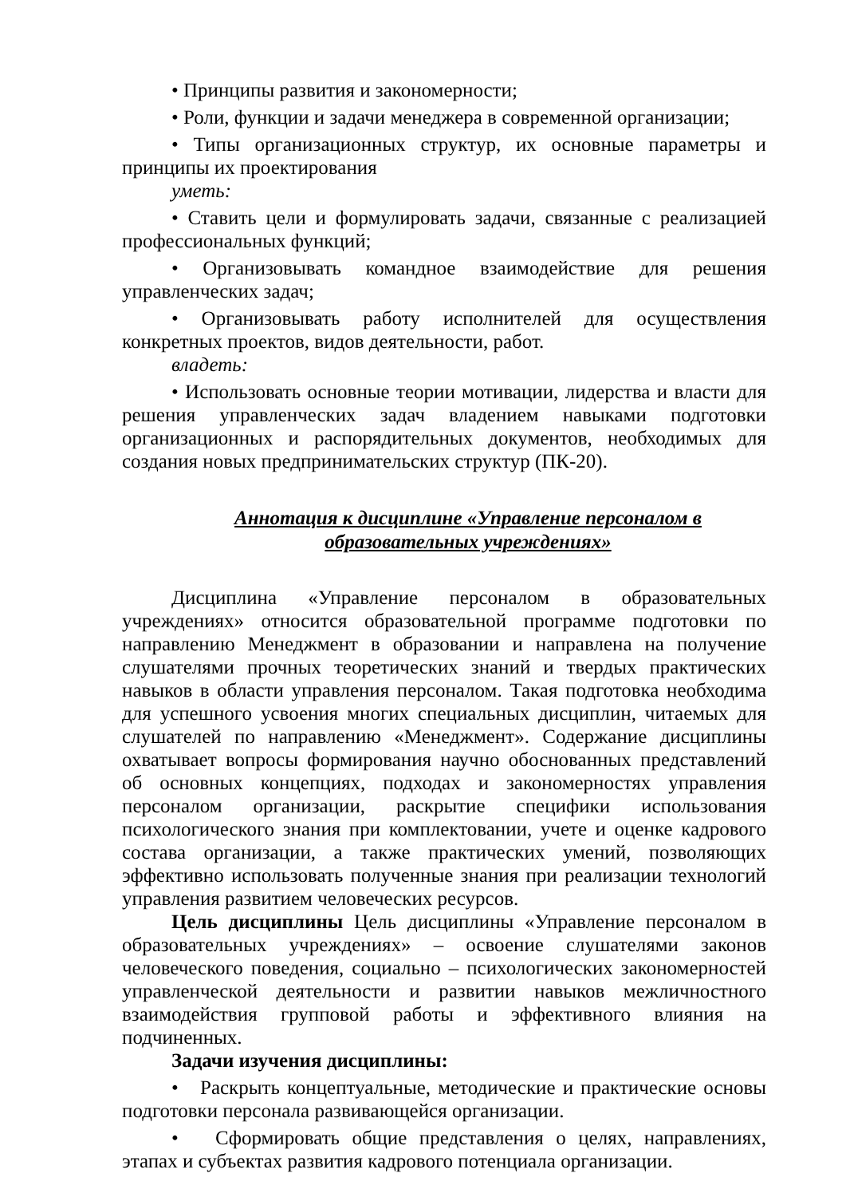• Принципы развития и закономерности;
• Роли, функции и задачи менеджера в современной организации;
• Типы организационных структур, их основные параметры и принципы их проектирования
уметь:
• Ставить цели и формулировать задачи, связанные с реализацией профессиональных функций;
• Организовывать командное взаимодействие для решения управленческих задач;
• Организовывать работу исполнителей для осуществления конкретных проектов, видов деятельности, работ.
владеть:
• Использовать основные теории мотивации, лидерства и власти для решения управленческих задач владением навыками подготовки организационных и распорядительных документов, необходимых для создания новых предпринимательских структур (ПК-20).
Аннотация к дисциплине «Управление персоналом в образовательных учреждениях»
Дисциплина «Управление персоналом в образовательных учреждениях» относится образовательной программе подготовки по направлению Менеджмент в образовании и направлена на получение слушателями прочных теоретических знаний и твердых практических навыков в области управления персоналом. Такая подготовка необходима для успешного усвоения многих специальных дисциплин, читаемых для слушателей по направлению «Менеджмент». Содержание дисциплины охватывает вопросы формирования научно обоснованных представлений об основных концепциях, подходах и закономерностях управления персоналом организации, раскрытие специфики использования психологического знания при комплектовании, учете и оценке кадрового состава организации, а также практических умений, позволяющих эффективно использовать полученные знания при реализации технологий управления развитием человеческих ресурсов.
Цель дисциплины Цель дисциплины «Управление персоналом в образовательных учреждениях» – освоение слушателями законов человеческого поведения, социально – психологических закономерностей управленческой деятельности и развитии навыков межличностного взаимодействия групповой работы и эффективного влияния на подчиненных.
Задачи изучения дисциплины:
• Раскрыть концептуальные, методические и практические основы подготовки персонала развивающейся организации.
• Сформировать общие представления о целях, направлениях, этапах и субъектах развития кадрового потенциала организации.